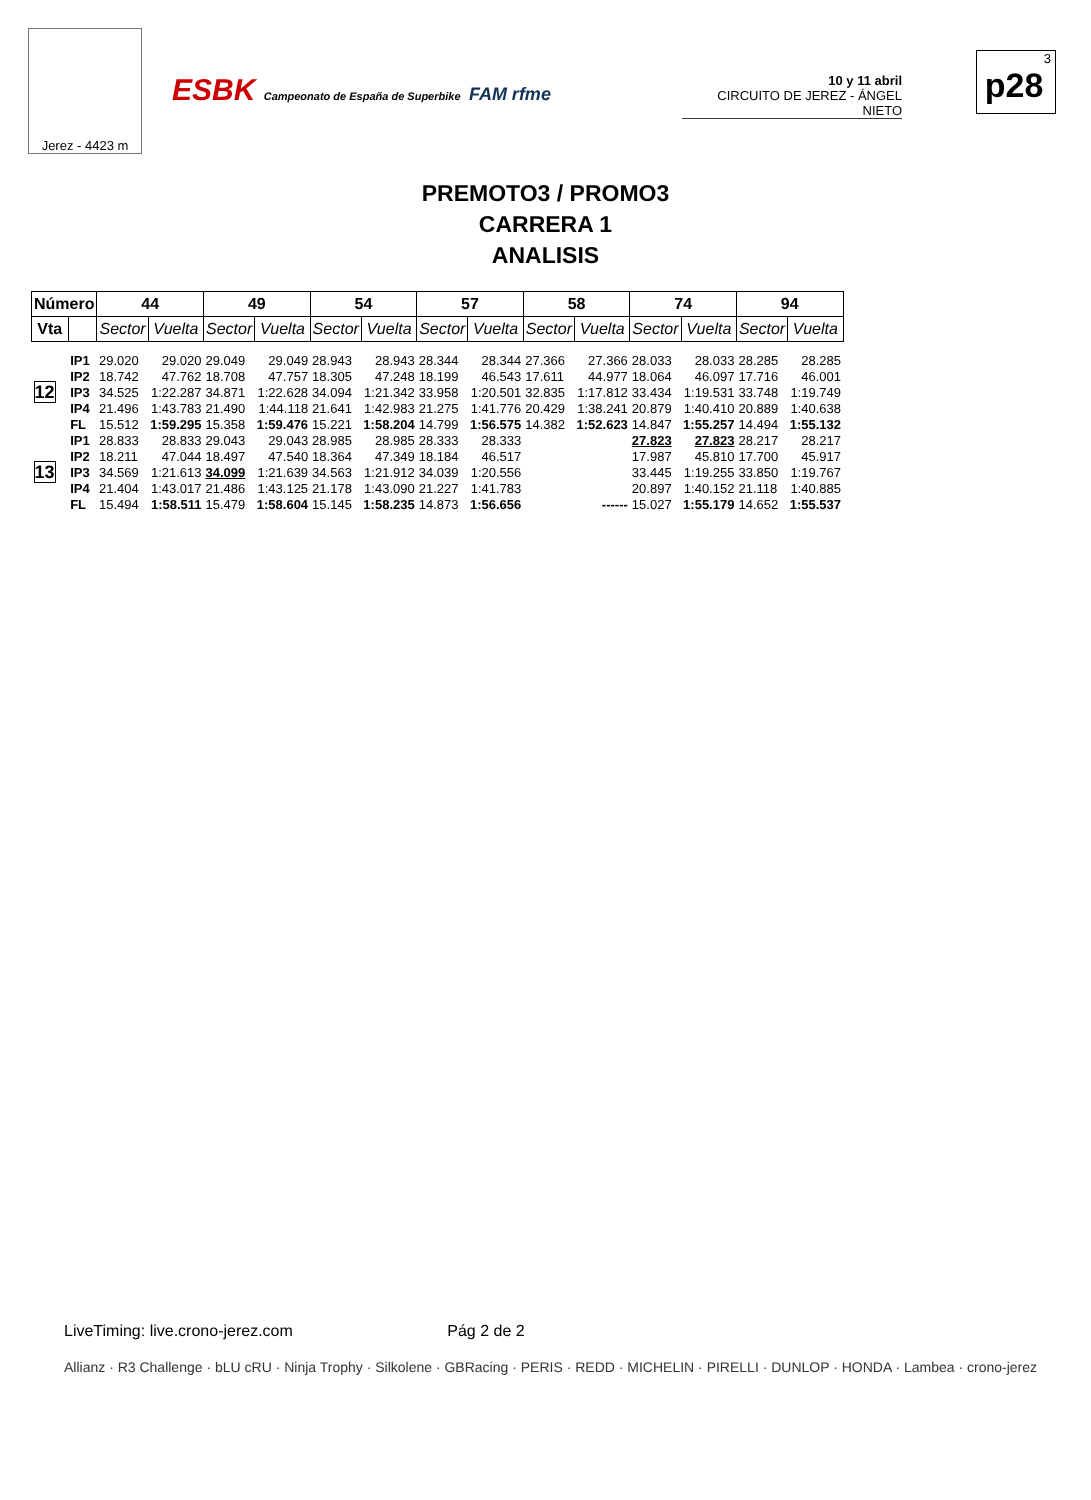Jerez - 4423 m
ESBK Campeonato de España de Superbike FAM rfme
10 y 11 abril
CIRCUITO DE JEREZ - ÁNGEL NIETO
3
p28
PREMOTO3 / PROMO3
CARRERA 1
ANALISIS
| Número | | 44 | | 49 | | 54 | | 57 | | 58 | | 74 | | 94 | |
| --- | --- | --- | --- | --- | --- | --- | --- | --- | --- | --- | --- | --- | --- | --- | --- |
| Vta | | Sector | Vuelta | Sector | Vuelta | Sector | Vuelta | Sector | Vuelta | Sector | Vuelta | Sector | Vuelta | Sector | Vuelta |
| 12 | IP1 | 29.020 | 29.020 | 29.049 | 29.049 | 28.943 | 28.943 | 28.344 | 28.344 | 27.366 | 27.366 | 28.033 | 28.033 | 28.285 | 28.285 |
| | IP2 | 18.742 | 47.762 | 18.708 | 47.757 | 18.305 | 47.248 | 18.199 | 46.543 | 17.611 | 44.977 | 18.064 | 46.097 | 17.716 | 46.001 |
| | IP3 | 34.525 | 1:22.287 | 34.871 | 1:22.628 | 34.094 | 1:21.342 | 33.958 | 1:20.501 | 32.835 | 1:17.812 | 33.434 | 1:19.531 | 33.748 | 1:19.749 |
| | IP4 | 21.496 | 1:43.783 | 21.490 | 1:44.118 | 21.641 | 1:42.983 | 21.275 | 1:41.776 | 20.429 | 1:38.241 | 20.879 | 1:40.410 | 20.889 | 1:40.638 |
| | FL | 15.512 | 1:59.295 | 15.358 | 1:59.476 | 15.221 | 1:58.204 | 14.799 | 1:56.575 | 14.382 | 1:52.623 | 14.847 | 1:55.257 | 14.494 | 1:55.132 |
| 13 | IP1 | 28.833 | 28.833 | 29.043 | 29.043 | 28.985 | 28.985 | 28.333 | 28.333 | | | 27.823 | 27.823 | 28.217 | 28.217 |
| | IP2 | 18.211 | 47.044 | 18.497 | 47.540 | 18.364 | 47.349 | 18.184 | 46.517 | | | 17.987 | 45.810 | 17.700 | 45.917 |
| | IP3 | 34.569 | 1:21.613 | 34.099 | 1:21.639 | 34.563 | 1:21.912 | 34.039 | 1:20.556 | | | 33.445 | 1:19.255 | 33.850 | 1:19.767 |
| | IP4 | 21.404 | 1:43.017 | 21.486 | 1:43.125 | 21.178 | 1:43.090 | 21.227 | 1:41.783 | | | 20.897 | 1:40.152 | 21.118 | 1:40.885 |
| | FL | 15.494 | 1:58.511 | 15.479 | 1:58.604 | 15.145 | 1:58.235 | 14.873 | 1:56.656 | | ------ | 15.027 | 1:55.179 | 14.652 | 1:55.537 |
LiveTiming: live.crono-jerez.com Pág 2 de 2
Allianz · R3 Challenge · bLU cRU · Ninja Trophy · Silkolene · GBRacing · PERIS · REDD · MICHELIN · PIRELLI · DUNLOP · HONDA · Lambea · crono-jerez